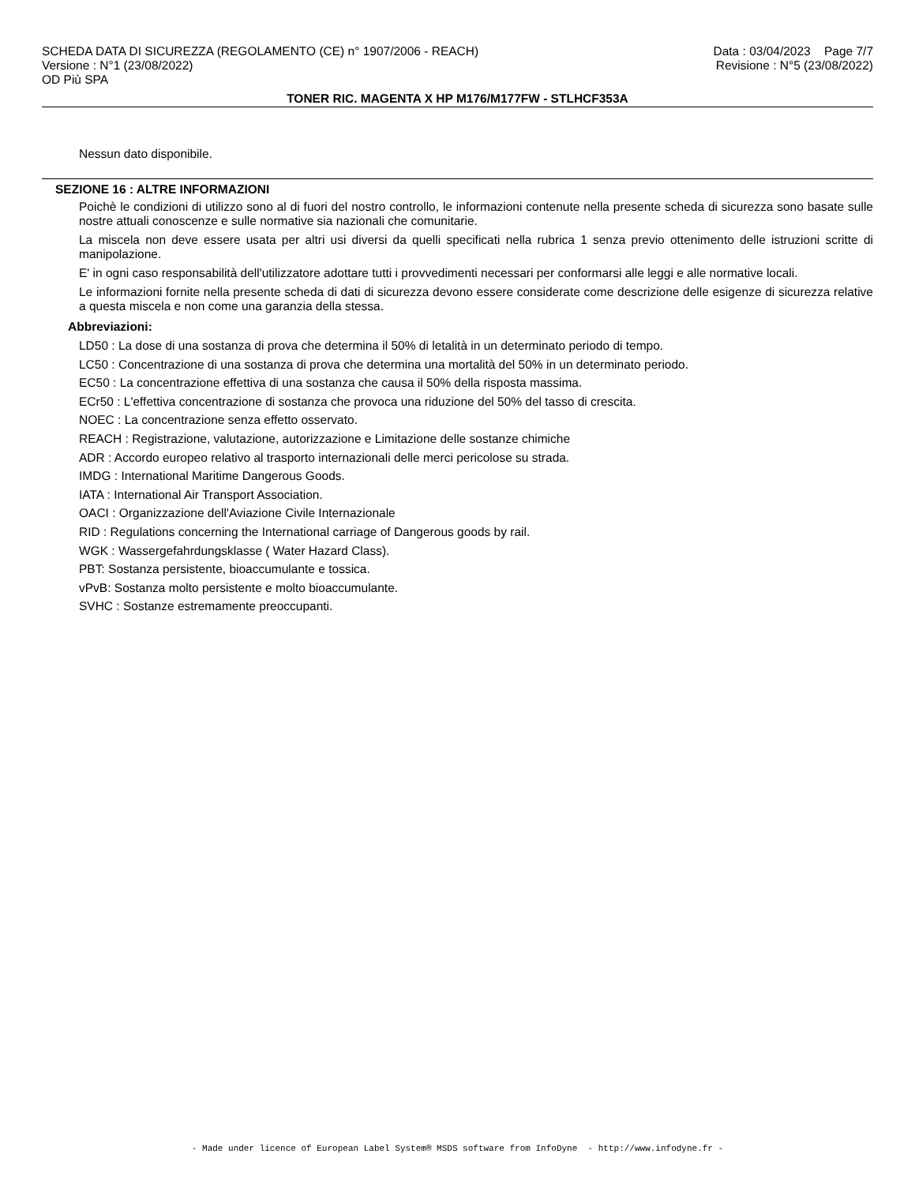SCHEDA DATA DI SICUREZZA (REGOLAMENTO (CE) n° 1907/2006 - REACH) Data : 03/04/2023 Page 7/7
Versione : N°1 (23/08/2022) Revisione : N°5 (23/08/2022)
OD Più SPA
TONER RIC. MAGENTA X HP M176/M177FW - STLHCF353A
Nessun dato disponibile.
SEZIONE 16 : ALTRE INFORMAZIONI
Poichè le condizioni di utilizzo sono al di fuori del nostro controllo, le informazioni contenute nella presente scheda di sicurezza sono basate sulle nostre attuali conoscenze e sulle normative sia nazionali che comunitarie.
La miscela non deve essere usata per altri usi diversi da quelli specificati nella rubrica 1 senza previo ottenimento delle istruzioni scritte di manipolazione.
E' in ogni caso responsabilità dell'utilizzatore adottare tutti i provvedimenti necessari per conformarsi alle leggi e alle normative locali.
Le informazioni fornite nella presente scheda di dati di sicurezza devono essere considerate come descrizione delle esigenze di sicurezza relative a questa miscela e non come una garanzia della stessa.
Abbreviazioni:
LD50 : La dose di una sostanza di prova che determina il 50% di letalità in un determinato periodo di tempo.
LC50 : Concentrazione di una sostanza di prova che determina una mortalità del 50% in un determinato periodo.
EC50 : La concentrazione effettiva di una sostanza che causa il 50% della risposta massima.
ECr50 : L'effettiva concentrazione di sostanza che provoca una riduzione del 50% del tasso di crescita.
NOEC : La concentrazione senza effetto osservato.
REACH : Registrazione, valutazione, autorizzazione e Limitazione delle sostanze chimiche
ADR : Accordo europeo relativo al trasporto internazionali delle merci pericolose su strada.
IMDG : International Maritime Dangerous Goods.
IATA : International Air Transport Association.
OACI : Organizzazione dell'Aviazione Civile Internazionale
RID : Regulations concerning the International carriage of Dangerous goods by rail.
WGK : Wassergefahrdungsklasse ( Water Hazard Class).
PBT: Sostanza persistente, bioaccumulante e tossica.
vPvB: Sostanza molto persistente e molto bioaccumulante.
SVHC : Sostanze estremamente preoccupanti.
- Made under licence of European Label System® MSDS software from InfoDyne - http://www.infodyne.fr -